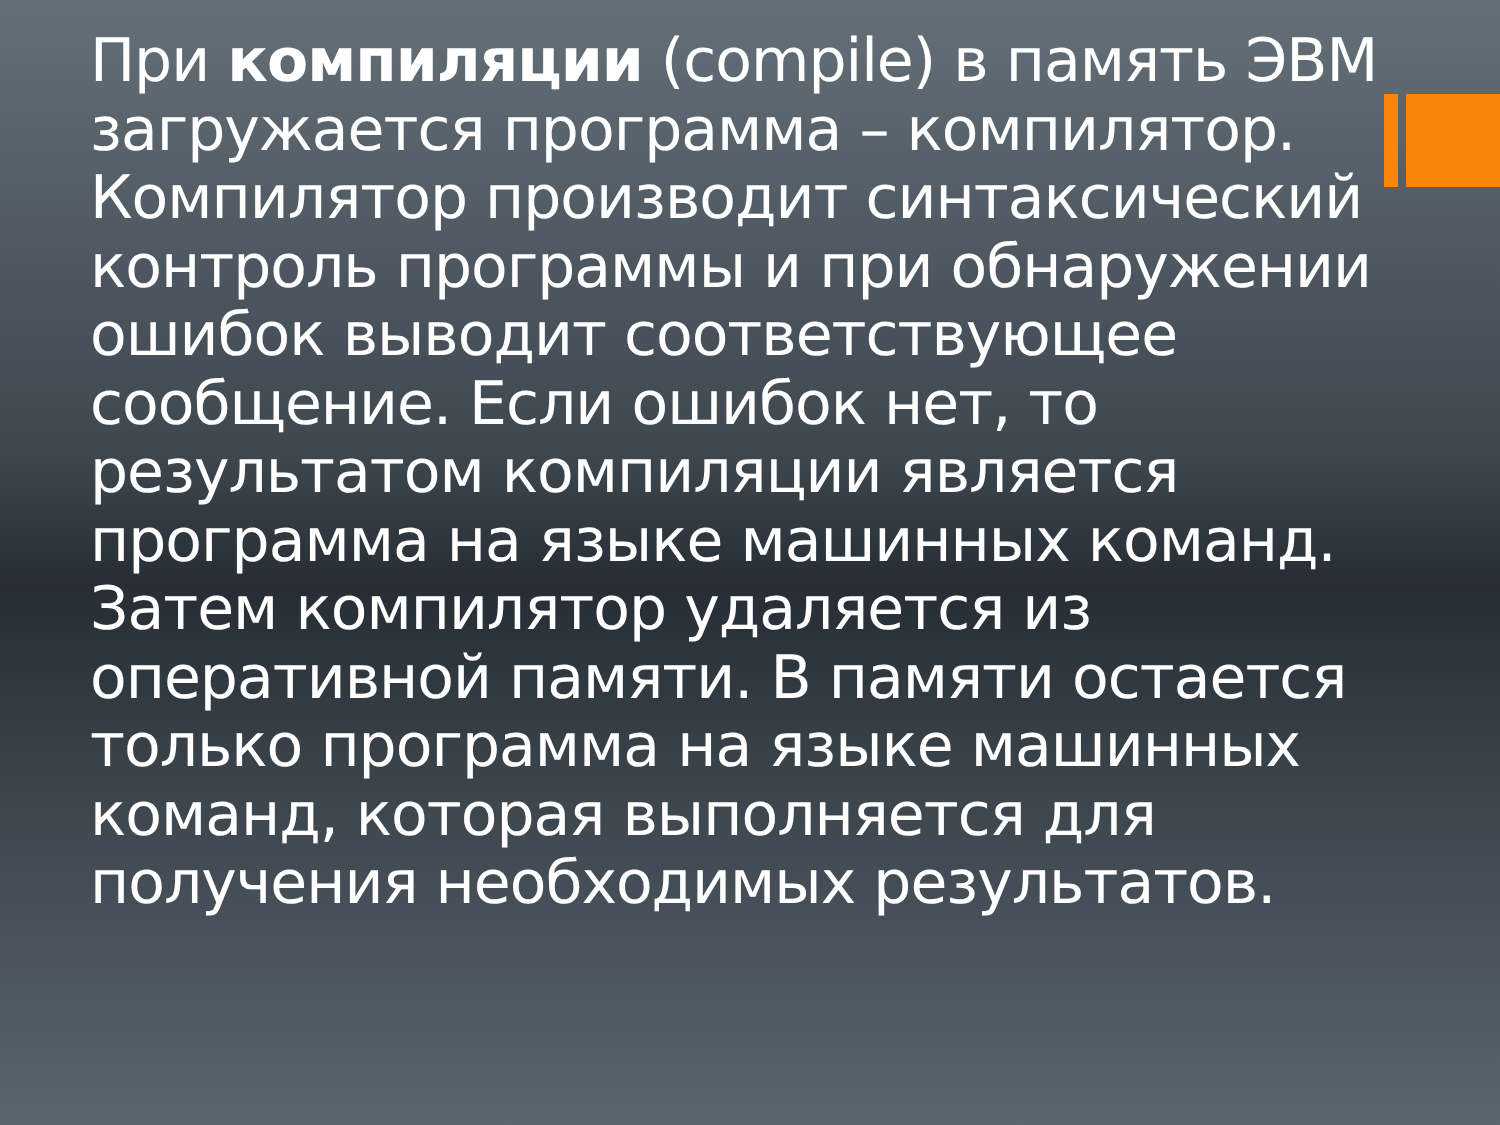При компиляции (compile) в память ЭВМ загружается программа – компилятор. Компилятор производит синтаксический контроль программы и при обнаружении ошибок выводит соответствующее сообщение. Если ошибок нет, то результатом компиляции является программа на языке машинных команд. Затем компилятор удаляется из оперативной памяти. В памяти остается только программа на языке машинных команд, которая выполняется для получения необходимых результатов.